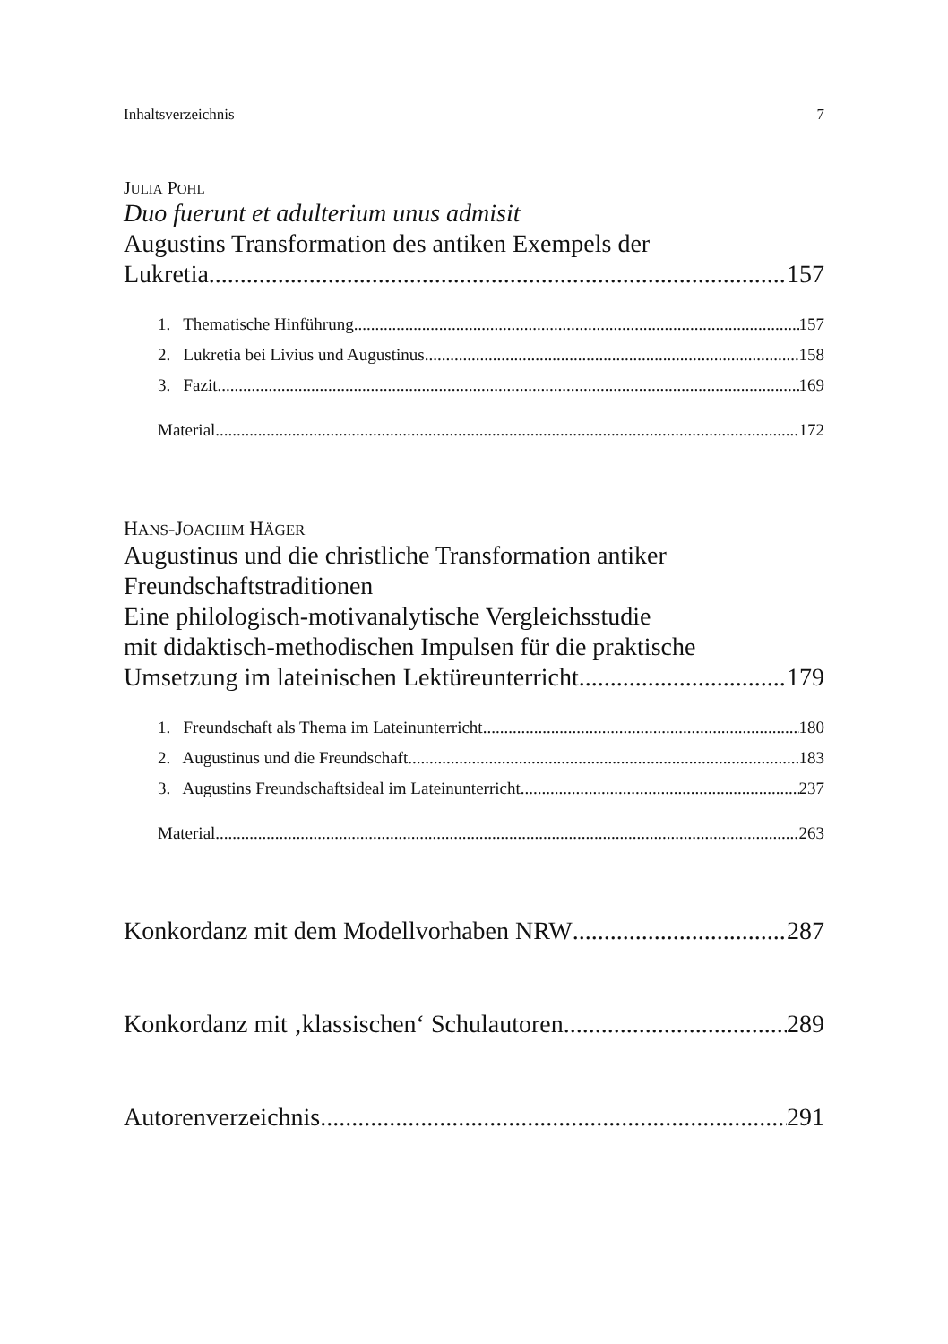Inhaltsverzeichnis 7
JULIA POHL
Duo fuerunt et adulterium unus admisit
Augustins Transformation des antiken Exempels der
Lukretia 157
1. Thematische Hinführung 157
2. Lukretia bei Livius und Augustinus 158
3. Fazit 169
Material 172
HANS-JOACHIM HÄGER
Augustinus und die christliche Transformation antiker
Freundschaftstraditionen
Eine philologisch-motivanalytische Vergleichsstudie
mit didaktisch-methodischen Impulsen für die praktische
Umsetzung im lateinischen Lektüreunterricht 179
1. Freundschaft als Thema im Lateinunterricht 180
2. Augustinus und die Freundschaft 183
3. Augustins Freundschaftsideal im Lateinunterricht 237
Material 263
Konkordanz mit dem Modellvorhaben NRW 287
Konkordanz mit ‚klassischen‘ Schulautoren 289
Autorenverzeichnis 291